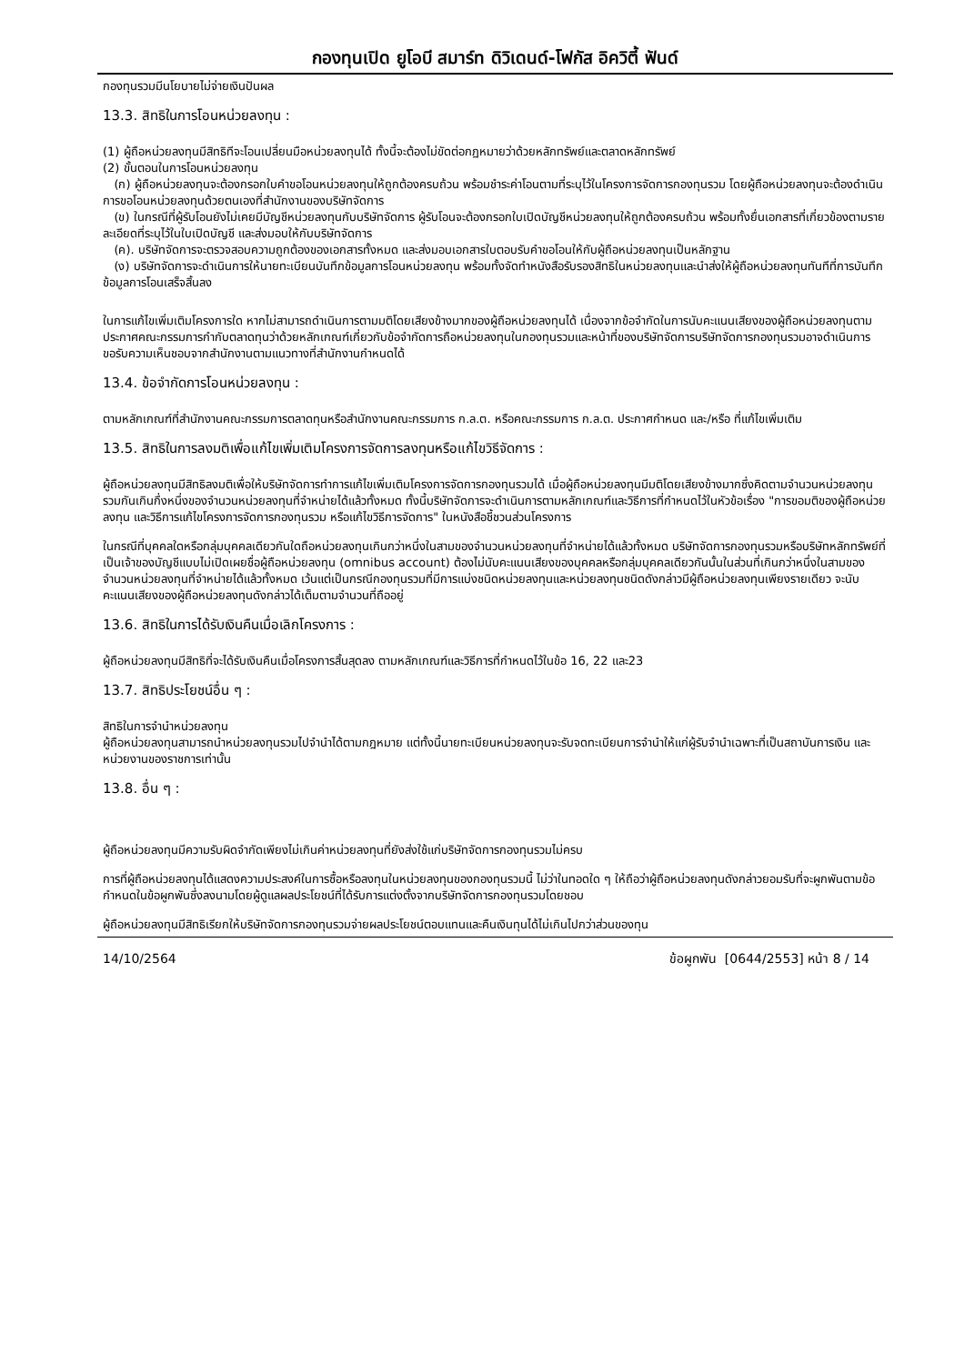กองทุนเปิด ยูโอบี สมาร์ท ดิวิเดนด์-โฟกัส อิควิตี้ ฟันด์
กองทุนรวมมีนโยบายไม่จ่ายเงินปันผล
13.3. สิทธิในการโอนหน่วยลงทุน :
(1) ผู้ถือหน่วยลงทุนมีสิทธิทีจะโอนเปลี่ยนมือหน่วยลงทุนได้ ทั้งนี้จะต้องไม่ขัดต่อกฏหมายว่าด้วยหลักทรัพย์และตลาดหลักทรัพย์
(2) ขั้นตอนในการโอนหน่วยลงทุน
(ก) ผู้ถือหน่วยลงทุนจะต้องกรอกใบคำขอโอนหน่วยลงทุนให้ถูกต้องครบถ้วน พร้อมชำระค่าโอนตามที่ระบุไว้ในโครงการจัดการกองทุนรวม โดยผู้ถือหน่วยลงทุนจะต้องดำเนินการขอโอนหน่วยลงทุนด้วยตนเองที่สำนักงานของบริษัทจัดการ
(ข) ในกรณีที่ผู้รับโอนยังไม่เคยมีบัญชีหน่วยลงทุนกับบริษัทจัดการ ผู้รับโอนจะต้องกรอกใบเปิดบัญชีหน่วยลงทุนให้ถูกต้องครบถ้วน พร้อมทั้งยื่นเอกสารที่เกี่ยวข้องตามรายละเอียดที่ระบุไว้ในใบเปิดบัญชี และส่งมอบให้กับบริษัทจัดการ
(ค). บริษัทจัดการจะตรวจสอบความถูกต้องของเอกสารทั้งหมด และส่งมอบเอกสารใบตอบรับคำขอโอนให้กับผู้ถือหน่วยลงทุนเป็นหลักฐาน
(ง) บริษัทจัดการจะดำเนินการให้นายทะเบียนบันทึกข้อมูลการโอนหน่วยลงทุน พร้อมทั้งจัดทำหนังสือรับรองสิทธิในหน่วยลงทุนและนำส่งให้ผู้ถือหน่วยลงทุนทันทีที่การบันทึกข้อมูลการโอนเสร็จสิ้นลง
ในการแก้ไขเพิ่มเติมโครงการใด หากไม่สามารถดำเนินการตามมติโดยเสียงข้างมากของผู้ถือหน่วยลงทุนได้ เนื่องจากข้อจำกัดในการนับคะแนนเสียงของผู้ถือหน่วยลงทุนตามประกาศคณะกรรมการกำกับตลาดทุนว่าด้วยหลักเกณฑ์เกี่ยวกับข้อจำกัดการถือหน่วยลงทุนในกองทุนรวมและหน้าที่ของบริษัทจัดการบริษัทจัดการกองทุนรวมอาจดำเนินการขอรับความเห็นชอบจากสำนักงานตามแนวทางที่สำนักงานกำหนดได้
13.4. ข้อจำกัดการโอนหน่วยลงทุน :
ตามหลักเกณฑ์ที่สำนักงานคณะกรรมการตลาดทุนหรือสำนักงานคณะกรรมการ ก.ล.ต. หรือคณะกรรมการ ก.ล.ต. ประกาศกำหนด และ/หรือ ที่แก้ไขเพิ่มเติม
13.5. สิทธิในการลงมติเพื่อแก้ไขเพิ่มเติมโครงการจัดการลงทุนหรือแก้ไขวิธีจัดการ :
ผู้ถือหน่วยลงทุนมีสิทธิลงมติเพื่อให้บริษัทจัดการทำการแก้ไขเพิ่มเติมโครงการจัดการกองทุนรวมได้ เมื่อผู้ถือหน่วยลงทุนมีมติโดยเสียงข้างมากซึ่งคิดตามจำนวนหน่วยลงทุนรวมกันเกินกึ่งหนึ่งของจำนวนหน่วยลงทุนที่จำหน่ายได้แล้วทั้งหมด ทั้งนี้บริษัทจัดการจะดำเนินการตามหลักเกณฑ์และวิธีการที่กำหนดไว้ในหัวข้อเรื่อง "การขอมติของผู้ถือหน่วยลงทุน และวิธีการแก้ไขโครงการจัดการกองทุนรวม หรือแก้ไขวิธีการจัดการ" ในหนังสือชี้ชวนส่วนโครงการ
ในกรณีที่บุคคลใดหรือกลุ่มบุคคลเดียวกันใดถือหน่วยลงทุนเกินกว่าหนึ่งในสามของจำนวนหน่วยลงทุนที่จำหน่ายได้แล้วทั้งหมด บริษัทจัดการกองทุนรวมหรือบริษัทหลักทรัพย์ที่เป็นเจ้าของบัญชีแบบไม่เปิดเผยชื่อผู้ถือหน่วยลงทุน (omnibus account) ต้องไม่นับคะแนนเสียงของบุคคลหรือกลุ่มบุคคลเดียวกันนั้นในส่วนที่เกินกว่าหนึ่งในสามของจำนวนหน่วยลงทุนที่จำหน่ายได้แล้วทั้งหมด เว้นแต่เป็นกรณีกองทุนรวมที่มีการแบ่งชนิดหน่วยลงทุนและหน่วยลงทุนชนิดดังกล่าวมีผู้ถือหน่วยลงทุนเพียงรายเดียว จะนับคะแนนเสียงของผู้ถือหน่วยลงทุนดังกล่าวได้เต็มตามจำนวนที่ถืออยู่
13.6. สิทธิในการได้รับเงินคืนเมื่อเลิกโครงการ :
ผู้ถือหน่วยลงทุนมีสิทธิที่จะได้รับเงินคืนเมื่อโครงการสิ้นสุดลง ตามหลักเกณฑ์และวิธีการที่กำหนดไว้ในข้อ 16, 22 และ23
13.7. สิทธิประโยชน์อื่น ๆ :
สิทธิในการจำนำหน่วยลงทุน
ผู้ถือหน่วยลงทุนสามารถนำหน่วยลงทุนรวมไปจำนำได้ตามกฎหมาย แต่ทั้งนี้นายทะเบียนหน่วยลงทุนจะรับจดทะเบียนการจำนำให้แก่ผู้รับจำนำเฉพาะที่เป็นสถาบันการเงิน และหน่วยงานของราชการเท่านั้น
13.8. อื่น ๆ :
ผู้ถือหน่วยลงทุนมีความรับผิดจำกัดเพียงไม่เกินค่าหน่วยลงทุนที่ยังส่งใช้แก่บริษัทจัดการกองทุนรวมไม่ครบ
การที่ผู้ถือหน่วยลงทุนได้แสดงความประสงค์ในการซื้อหรือลงทุนในหน่วยลงทุนของกองทุนรวมนี้ ไม่ว่าในทอดใด ๆ ให้ถือว่าผู้ถือหน่วยลงทุนดังกล่าวยอมรับที่จะผูกพันตามข้อกำหนดในข้อผูกพันซึ่งลงนามโดยผู้ดูแลผลประโยชน์ที่ได้รับการแต่งตั้งจากบริษัทจัดการกองทุนรวมโดยชอบ
ผู้ถือหน่วยลงทุนมีสิทธิเรียกให้บริษัทจัดการกองทุนรวมจ่ายผลประโยชน์ตอบแทนและคืนเงินทุนได้ไม่เกินไปกว่าส่วนของทุน
14/10/2564 ข้อผูกพัน [0644/2553] หน้า 8 / 14